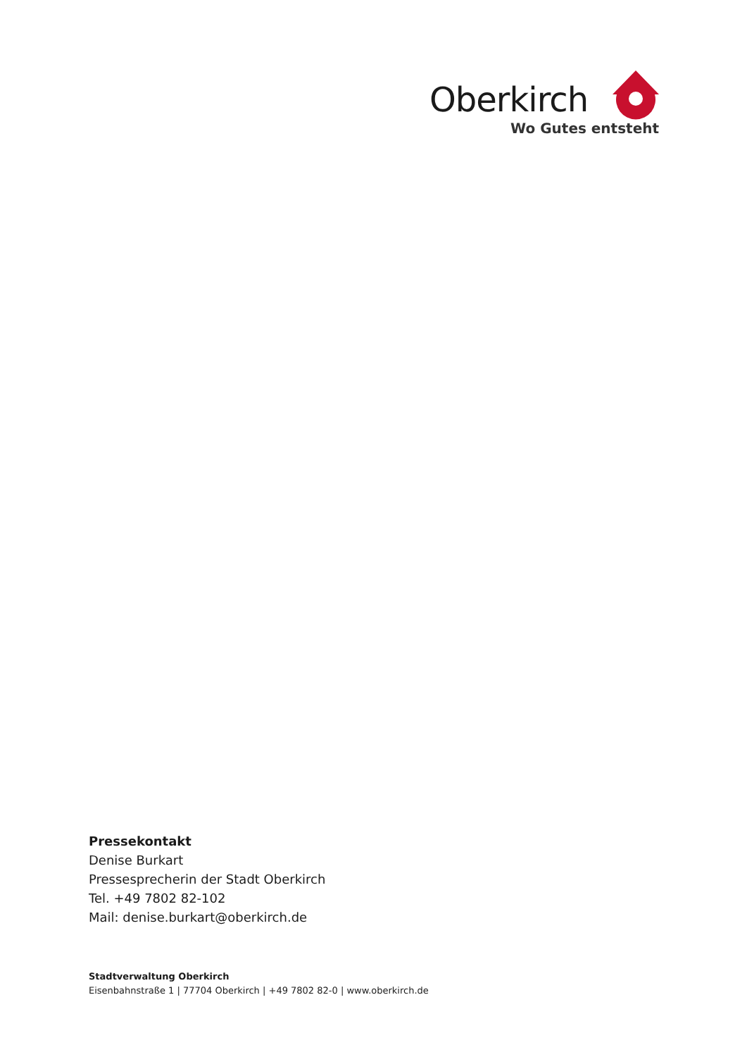Oberkirch
Wo Gutes entsteht
Pressekontakt
Denise Burkart
Pressesprecherin der Stadt Oberkirch
Tel. +49 7802 82-102
Mail: denise.burkart@oberkirch.de
Stadtverwaltung Oberkirch
Eisenbahnstraße 1 | 77704 Oberkirch | +49 7802 82-0 | www.oberkirch.de